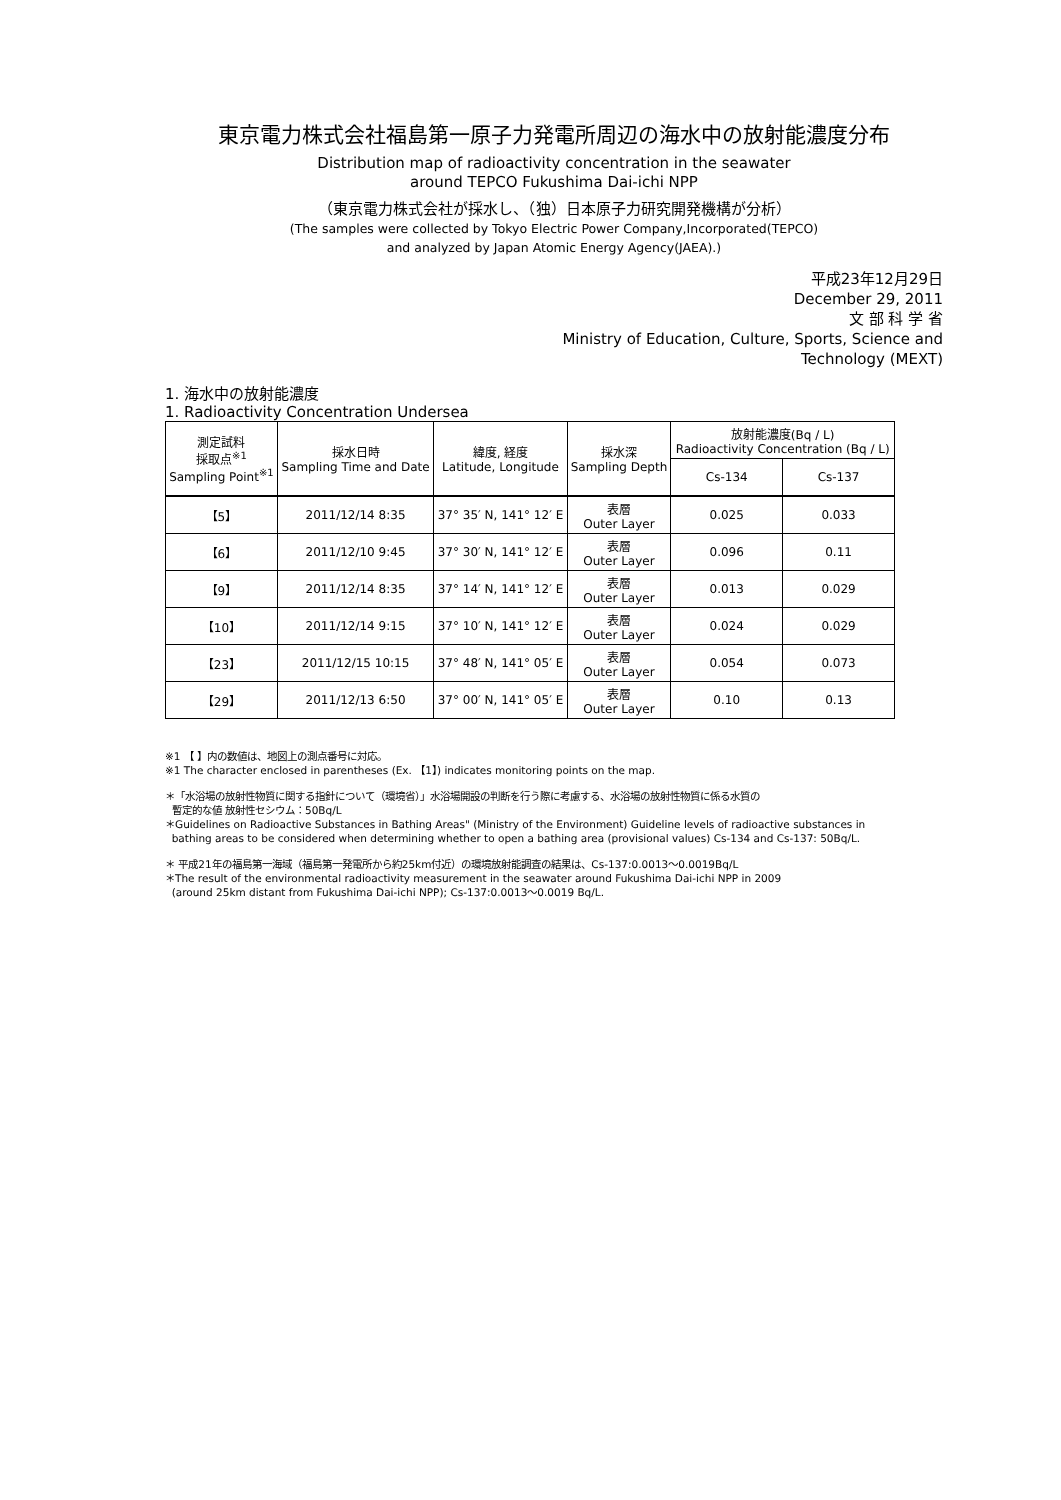東京電力株式会社福島第一原子力発電所周辺の海水中の放射能濃度分布
Distribution map of radioactivity concentration in the seawater
around TEPCO Fukushima Dai-ichi NPP
（東京電力株式会社が採水し、（独）日本原子力研究開発機構が分析）
(The samples were collected by Tokyo Electric Power Company,Incorporated(TEPCO)
and analyzed by Japan Atomic Energy Agency(JAEA).)
平成23年12月29日
December 29, 2011
文 部 科 学 省
Ministry of Education, Culture, Sports, Science and
Technology (MEXT)
1. 海水中の放射能濃度
1. Radioactivity Concentration Undersea
| 測定試料 採取点<sup>※1</sup> Sampling Point<sup>※1</sup> | 採水日時 Sampling Time and Date | 緯度, 経度 Latitude, Longitude | 採水深 Sampling Depth | 放射能濃度(Bq / L) Radioactivity Concentration (Bq / L) | |
| --- | --- | --- | --- | --- | --- |
| | | | | Cs-134 | Cs-137 |
| 【5】 | 2011/12/14 8:35 | 37° 35′ N, 141° 12′ E | 表層 Outer Layer | 0.025 | 0.033 |
| 【6】 | 2011/12/10 9:45 | 37° 30′ N, 141° 12′ E | 表層 Outer Layer | 0.096 | 0.11 |
| 【9】 | 2011/12/14 8:35 | 37° 14′ N, 141° 12′ E | 表層 Outer Layer | 0.013 | 0.029 |
| 【10】 | 2011/12/14 9:15 | 37° 10′ N, 141° 12′ E | 表層 Outer Layer | 0.024 | 0.029 |
| 【23】 | 2011/12/15 10:15 | 37° 48′ N, 141° 05′ E | 表層 Outer Layer | 0.054 | 0.073 |
| 【29】 | 2011/12/13 6:50 | 37° 00′ N, 141° 05′ E | 表層 Outer Layer | 0.10 | 0.13 |
※1 【 】内の数値は、地図上の測点番号に対応。
※1 The character enclosed in parentheses (Ex. 【1】) indicates monitoring points on the map.
＊「水浴場の放射性物質に関する指針について（環境省）」水浴場開設の判断を行う際に考慮する、水浴場の放射性物質に係る水質の
暫定的な値 放射性セシウム：50Bq/L
＊Guidelines on Radioactive Substances in Bathing Areas" (Ministry of the Environment) Guideline levels of radioactive substances in
bathing areas to be considered when determining whether to open a bathing area (provisional values) Cs-134 and Cs-137: 50Bq/L.
＊ 平成21年の福島第一海域（福島第一発電所から約25km付近）の環境放射能調査の結果は、Cs-137:0.0013～0.0019Bq/L
＊The result of the environmental radioactivity measurement in the seawater around Fukushima Dai-ichi NPP in 2009
(around 25km distant from Fukushima Dai-ichi NPP); Cs-137:0.0013～0.0019 Bq/L.